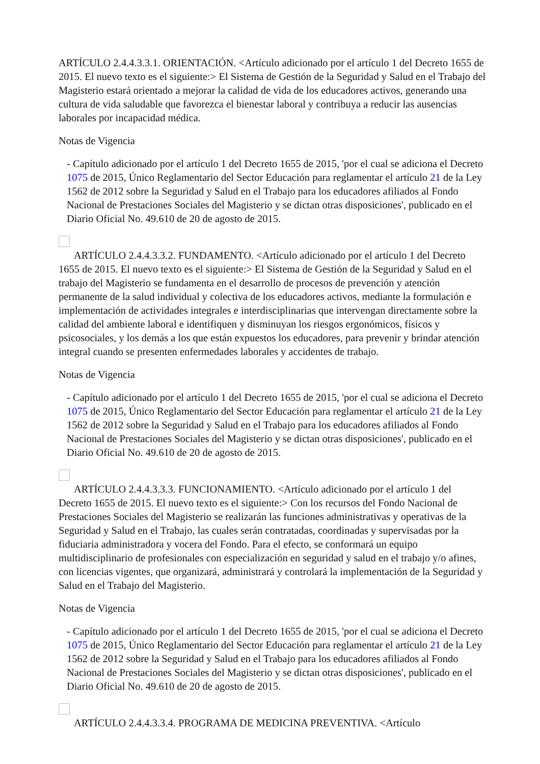ARTÍCULO 2.4.4.3.3.1. ORIENTACIÓN. <Artículo adicionado por el artículo 1 del Decreto 1655 de 2015. El nuevo texto es el siguiente:> El Sistema de Gestión de la Seguridad y Salud en el Trabajo del Magisterio estará orientado a mejorar la calidad de vida de los educadores activos, generando una cultura de vida saludable que favorezca el bienestar laboral y contribuya a reducir las ausencias laborales por incapacidad médica.
Notas de Vigencia
- Capítulo adicionado por el artículo 1 del Decreto 1655 de 2015, 'por el cual se adiciona el Decreto 1075 de 2015, Único Reglamentario del Sector Educación para reglamentar el artículo 21 de la Ley 1562 de 2012 sobre la Seguridad y Salud en el Trabajo para los educadores afiliados al Fondo Nacional de Prestaciones Sociales del Magisterio y se dictan otras disposiciones', publicado en el Diario Oficial No. 49.610 de 20 de agosto de 2015.
ARTÍCULO 2.4.4.3.3.2. FUNDAMENTO. <Artículo adicionado por el artículo 1 del Decreto 1655 de 2015. El nuevo texto es el siguiente:> El Sistema de Gestión de la Seguridad y Salud en el trabajo del Magisterio se fundamenta en el desarrollo de procesos de prevención y atención permanente de la salud individual y colectiva de los educadores activos, mediante la formulación e implementación de actividades integrales e interdisciplinarias que intervengan directamente sobre la calidad del ambiente laboral e identifiquen y disminuyan los riesgos ergonómicos, físicos y psicosociales, y los demás a los que están expuestos los educadores, para prevenir y brindar atención integral cuando se presenten enfermedades laborales y accidentes de trabajo.
Notas de Vigencia
- Capítulo adicionado por el artículo 1 del Decreto 1655 de 2015, 'por el cual se adiciona el Decreto 1075 de 2015, Único Reglamentario del Sector Educación para reglamentar el artículo 21 de la Ley 1562 de 2012 sobre la Seguridad y Salud en el Trabajo para los educadores afiliados al Fondo Nacional de Prestaciones Sociales del Magisterio y se dictan otras disposiciones', publicado en el Diario Oficial No. 49.610 de 20 de agosto de 2015.
ARTÍCULO 2.4.4.3.3.3. FUNCIONAMIENTO. <Artículo adicionado por el artículo 1 del Decreto 1655 de 2015. El nuevo texto es el siguiente:> Con los recursos del Fondo Nacional de Prestaciones Sociales del Magisterio se realizarán las funciones administrativas y operativas de la Seguridad y Salud en el Trabajo, las cuales serán contratadas, coordinadas y supervisadas por la fiduciaria administradora y vocera del Fondo. Para el efecto, se conformará un equipo multidisciplinario de profesionales con especialización en seguridad y salud en el trabajo y/o afines, con licencias vigentes, que organizará, administrará y controlará la implementación de la Seguridad y Salud en el Trabajo del Magisterio.
Notas de Vigencia
- Capítulo adicionado por el artículo 1 del Decreto 1655 de 2015, 'por el cual se adiciona el Decreto 1075 de 2015, Único Reglamentario del Sector Educación para reglamentar el artículo 21 de la Ley 1562 de 2012 sobre la Seguridad y Salud en el Trabajo para los educadores afiliados al Fondo Nacional de Prestaciones Sociales del Magisterio y se dictan otras disposiciones', publicado en el Diario Oficial No. 49.610 de 20 de agosto de 2015.
ARTÍCULO 2.4.4.3.3.4. PROGRAMA DE MEDICINA PREVENTIVA. <Artículo